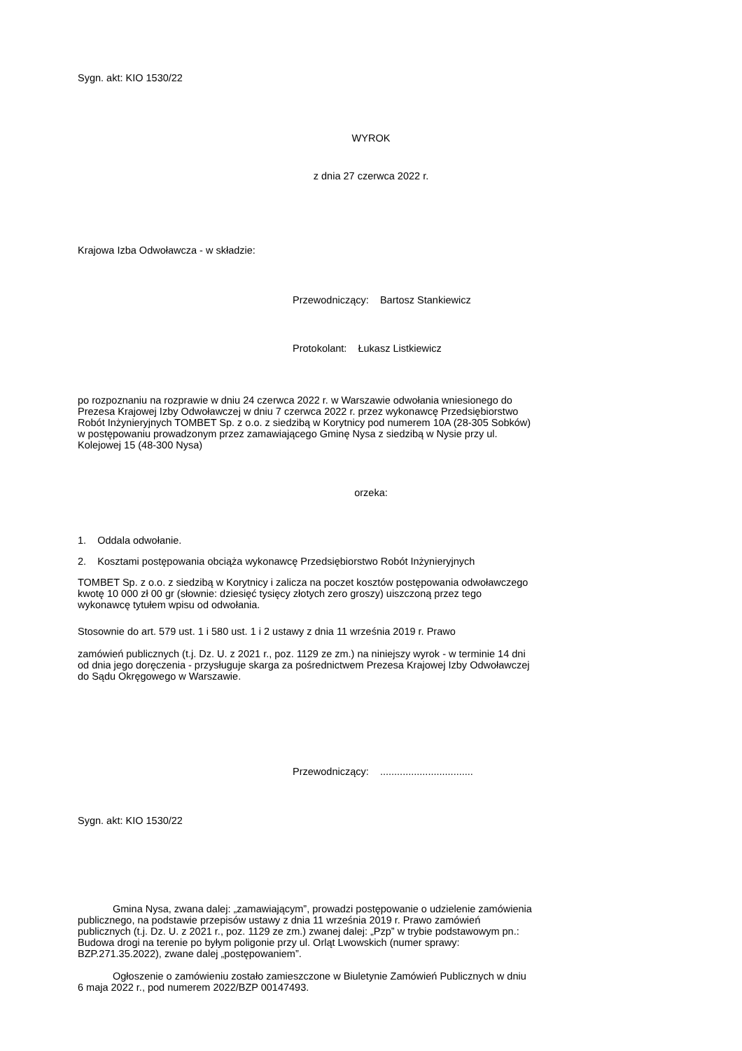Sygn. akt: KIO 1530/22
WYROK
z dnia 27 czerwca 2022 r.
Krajowa Izba Odwoławcza - w składzie:
Przewodniczący: Bartosz Stankiewicz
Protokolant: Łukasz Listkiewicz
po rozpoznaniu na rozprawie w dniu 24 czerwca 2022 r. w Warszawie odwołania wniesionego do Prezesa Krajowej Izby Odwoławczej w dniu 7 czerwca 2022 r. przez wykonawcę Przedsiębiorstwo Robót Inżynieryjnych TOMBET Sp. z o.o. z siedzibą w Korytnicy pod numerem 10A (28-305 Sobków) w postępowaniu prowadzonym przez zamawiającego Gminę Nysa z siedzibą w Nysie przy ul. Kolejowej 15 (48-300 Nysa)
orzeka:
1. Oddala odwołanie.
2. Kosztami postępowania obciąża wykonawcę Przedsiębiorstwo Robót Inżynieryjnych
TOMBET Sp. z o.o. z siedzibą w Korytnicy i zalicza na poczet kosztów postępowania odwoławczego kwotę 10 000 zł 00 gr (słownie: dziesięć tysięcy złotych zero groszy) uiszczoną przez tego wykonawcę tytułem wpisu od odwołania.
Stosownie do art. 579 ust. 1 i 580 ust. 1 i 2 ustawy z dnia 11 września 2019 r. Prawo
zamówień publicznych (t.j. Dz. U. z 2021 r., poz. 1129 ze zm.) na niniejszy wyrok - w terminie 14 dni od dnia jego doręczenia - przysługuje skarga za pośrednictwem Prezesa Krajowej Izby Odwoławczej do Sądu Okręgowego w Warszawie.
Przewodniczący: .................................
Sygn. akt: KIO 1530/22
Gmina Nysa, zwana dalej: „zamawiającym”, prowadzi postępowanie o udzielenie zamówienia publicznego, na podstawie przepisów ustawy z dnia 11 września 2019 r. Prawo zamówień publicznych (t.j. Dz. U. z 2021 r., poz. 1129 ze zm.) zwanej dalej: „Pzp” w trybie podstawowym pn.: Budowa drogi na terenie po byłym poligonie przy ul. Orląt Lwowskich (numer sprawy: BZP.271.35.2022), zwane dalej „postępowaniem”.
Ogłoszenie o zamówieniu zostało zamieszczone w Biuletynie Zamówień Publicznych w dniu 6 maja 2022 r., pod numerem 2022/BZP 00147493.